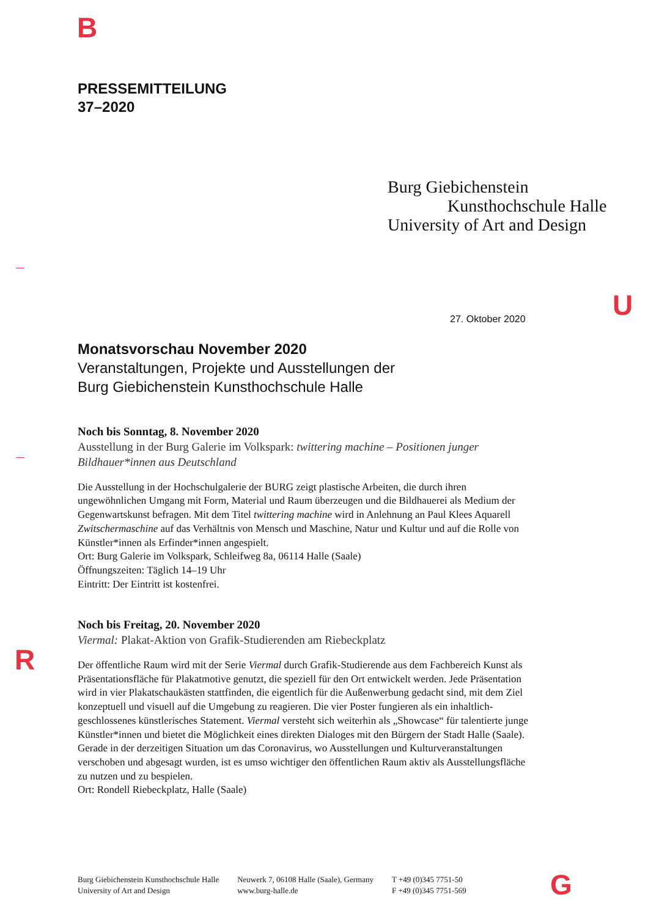B
PRESSEMITTEILUNG
37–2020
Burg Giebichenstein
Kunsthochschule Halle
University of Art and Design
U
27. Oktober 2020
Monatsvorschau November 2020
Veranstaltungen, Projekte und Ausstellungen der
Burg Giebichenstein Kunsthochschule Halle
Noch bis Sonntag, 8. November 2020
Ausstellung in der Burg Galerie im Volkspark: twittering machine – Positionen junger Bildhauer*innen aus Deutschland
Die Ausstellung in der Hochschulgalerie der BURG zeigt plastische Arbeiten, die durch ihren ungewöhnlichen Umgang mit Form, Material und Raum überzeugen und die Bildhauerei als Medium der Gegenwartskunst befragen. Mit dem Titel twittering machine wird in Anlehnung an Paul Klees Aquarell Zwitschermaschine auf das Verhältnis von Mensch und Maschine, Natur und Kultur und auf die Rolle von Künstler*innen als Erfinder*innen angespielt.
Ort: Burg Galerie im Volkspark, Schleifweg 8a, 06114 Halle (Saale)
Öffnungszeiten: Täglich 14–19 Uhr
Eintritt: Der Eintritt ist kostenfrei.
Noch bis Freitag, 20. November 2020
Viermal: Plakat-Aktion von Grafik-Studierenden am Riebeckplatz
Der öffentliche Raum wird mit der Serie Viermal durch Grafik-Studierende aus dem Fachbereich Kunst als Präsentationsfläche für Plakatmotive genutzt, die speziell für den Ort entwickelt werden. Jede Präsentation wird in vier Plakatschaukästen stattfinden, die eigentlich für die Außenwerbung gedacht sind, mit dem Ziel konzeptuell und visuell auf die Umgebung zu reagieren. Die vier Poster fungieren als ein inhaltlich-geschlossenes künstlerisches Statement. Viermal versteht sich weiterhin als „Showcase“ für talentierte junge Künstler*innen und bietet die Möglichkeit eines direkten Dialoges mit den Bürgern der Stadt Halle (Saale). Gerade in der derzeitigen Situation um das Coronavirus, wo Ausstellungen und Kulturveranstaltungen verschoben und abgesagt wurden, ist es umso wichtiger den öffentlichen Raum aktiv als Ausstellungsfläche zu nutzen und zu bespielen.
Ort: Rondell Riebeckplatz, Halle (Saale)
R
Burg Giebichenstein Kunsthochschule Halle
University of Art and Design
Neuwerk 7, 06108 Halle (Saale), Germany
www.burg-halle.de
T +49 (0)345 7751-50
F +49 (0)345 7751-569
G